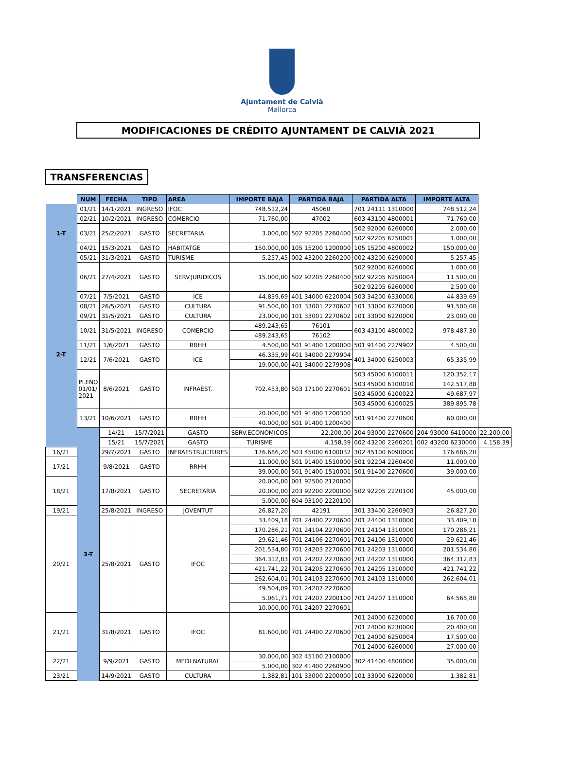Ajuntament de Calvià
Mallorca
MODIFICACIONES DE CRÉDITO AJUNTAMENT DE CALVIÀ 2021
TRANSFERENCIAS
| | NUM | FECHA | TIPO | AREA | IMPORTE BAJA | PARTIDA BAJA | PARTIDA ALTA | IMPORTE ALTA | |
| 1-T | 01/21 | 14/1/2021 | INGRESO | IFOC | 748.512,24 | 45060 | 701 24111 1310000 | 748.512,24 | |
| | 02/21 | 10/2/2021 | INGRESO | COMERCIO | 71.760,00 | 47002 | 603 43100 4800001 | 71.760,00 | |
| | 03/21 | 25/2/2021 | GASTO | SECRETARIA | 3.000,00 | 502 92205 2260400 | 502 92000 6260000 | 2.000,00 | |
| | | | | | | | 502 92205 6250001 | 1.000,00 | |
| | 04/21 | 15/3/2021 | GASTO | HABITATGE | 150.000,00 | 105 15200 1200000 | 105 15200 4800002 | 150.000,00 | |
| | 05/21 | 31/3/2021 | GASTO | TURISME | 5.257,45 | 002 43200 2260200 | 002 43200 6290000 | 5.257,45 | |
| 2-T | 06/21 | 27/4/2021 | GASTO | SERV.JURIDICOS | 15.000,00 | 502 92205 2260400 | 502 92000 6260000 | 1.000,00 | |
| | | | | | | | 502 92205 6250004 | 11.500,00 | |
| | | | | | | | 502 92205 6260000 | 2.500,00 | |
| | 07/21 | 7/5/2021 | GASTO | ICE | 44.839,69 | 401 34000 6220004 | 503 34200 6330000 | 44.839,69 | |
| | 08/21 | 26/5/2021 | GASTO | CULTURA | 91.500,00 | 101 33001 2270602 | 101 33000 6220000 | 91.500,00 | |
| | 09/21 | 31/5/2021 | GASTO | CULTURA | 23.000,00 | 101 33001 2270602 | 101 33000 6220000 | 23.000,00 | |
| | 10/21 | 31/5/2021 | INGRESO | COMERCIO | 489.243,65 | 76101 | 603 43100 4800002 | 978.487,30 | |
| | | | | | 489.243,65 | 76102 | | | |
| | 11/21 | 1/6/2021 | GASTO | RRHH | 4.500,00 | 501 91400 1200000 | 501 91400 2279902 | 4.500,00 | |
| | 12/21 | 7/6/2021 | GASTO | ICE | 46.335,99 | 401 34000 2279904 | 401 34000 6250003 | 65.335,99 | |
| | | | | | 19.000,00 | 401 34000 2279908 | | | |
| | PLENO 01/01/ 2021 | 8/6/2021 | GASTO | INFRAEST. | 702.453,80 | 503 17100 2270601 | 503 45000 6100011 | 120.352,17 | |
| | | | | | | | 503 45000 6100010 | 142.517,88 | |
| | | | | | | | 503 45000 6100022 | 49.687,97 | |
| | | | | | | | 503 45000 6100025 | 389.895,78 | |
| | 13/21 | 10/6/2021 | GASTO | RRHH | 20.000,00 | 501 91400 1200300 | 501 91400 2270600 | 60.000,00 | |
| | | | | | 40.000,00 | 501 91400 1200400 | | | |
| | 3-T | 14/21 | 15/7/2021 | GASTO | SERV.ECONOMICOS | 22.200,00 | 204 93000 2270600 | 204 93000 6410000 | 22.200,00 |
| | | 15/21 | 15/7/2021 | GASTO | TURISME | 4.158,39 | 002 43200 2260201 | 002 43200 6230000 | 4.158,39 |
| 16/21 | | 29/7/2021 | GASTO | INFRAESTRUCTURES | 176.686,20 | 503 45000 6100032 | 302 45100 6090000 | 176.686,20 | |
| 17/21 | | 9/8/2021 | GASTO | RRHH | 11.000,00 | 501 91400 1510000 | 501 92204 2260400 | 11.000,00 | |
| | | | | | 39.000,00 | 501 91400 1510001 | 501 91400 2270600 | 39.000,00 | |
| 18/21 | | 17/8/2021 | GASTO | SECRETARIA | 20.000,00 | 001 92500 2120000 | 502 92205 2220100 | 45.000,00 | |
| | | | | | 20.000,00 | 203 92200 2200000 | | | |
| | | | | | 5.000,00 | 604 93100 2220100 | | | |
| 19/21 | | 25/8/2021 | INGRESO | JOVENTUT | 26.827,20 | 42191 | 301 33400 2260903 | 26.827,20 | |
| 20/21 | | 25/8/2021 | GASTO | IFOC | 33.409,18 | 701 24400 2270600 | 701 24400 1310000 | 33.409,18 | |
| | | | | | 170.286,21 | 701 24104 2270600 | 701 24104 1310000 | 170.286,21 | |
| | | | | | 29.621,46 | 701 24106 2270601 | 701 24106 1310000 | 29.621,46 | |
| | | | | | 201.534,80 | 701 24203 2270600 | 701 24203 1310000 | 201.534,80 | |
| | | | | | 364.312,83 | 701 24202 2270600 | 701 24202 1310000 | 364.312,83 | |
| | | | | | 421.741,22 | 701 24205 2270600 | 701 24205 1310000 | 421.741,22 | |
| | | | | | 262.604,01 | 701 24103 2270600 | 701 24103 1310000 | 262.604,01 | |
| | | | | | 49.504,09 | 701 24207 2270600 | 701 24207 1310000 | 64.565,80 | |
| | | | | | 5.061,71 | 701 24207 2200100 | | | |
| | | | | | 10.000,00 | 701 24207 2270601 | | | |
| 21/21 | | 31/8/2021 | GASTO | IFOC | 81.600,00 | 701 24400 2270600 | 701 24000 6220000 | 16.700,00 | |
| | | | | | | | 701 24000 6230000 | 20.400,00 | |
| | | | | | | | 701 24000 6250004 | 17.500,00 | |
| | | | | | | | 701 24000 6260000 | 27.000,00 | |
| 22/21 | | 9/9/2021 | GASTO | MEDI NATURAL | 30.000,00 | 302 45100 2100000 | 302 41400 4800000 | 35.000,00 | |
| | | | | | 5.000,00 | 302 41400 2260900 | | | |
| 23/21 | | 14/9/2021 | GASTO | CULTURA | 1.382,81 | 101 33000 2200000 | 101 33000 6220000 | 1.382,81 | |